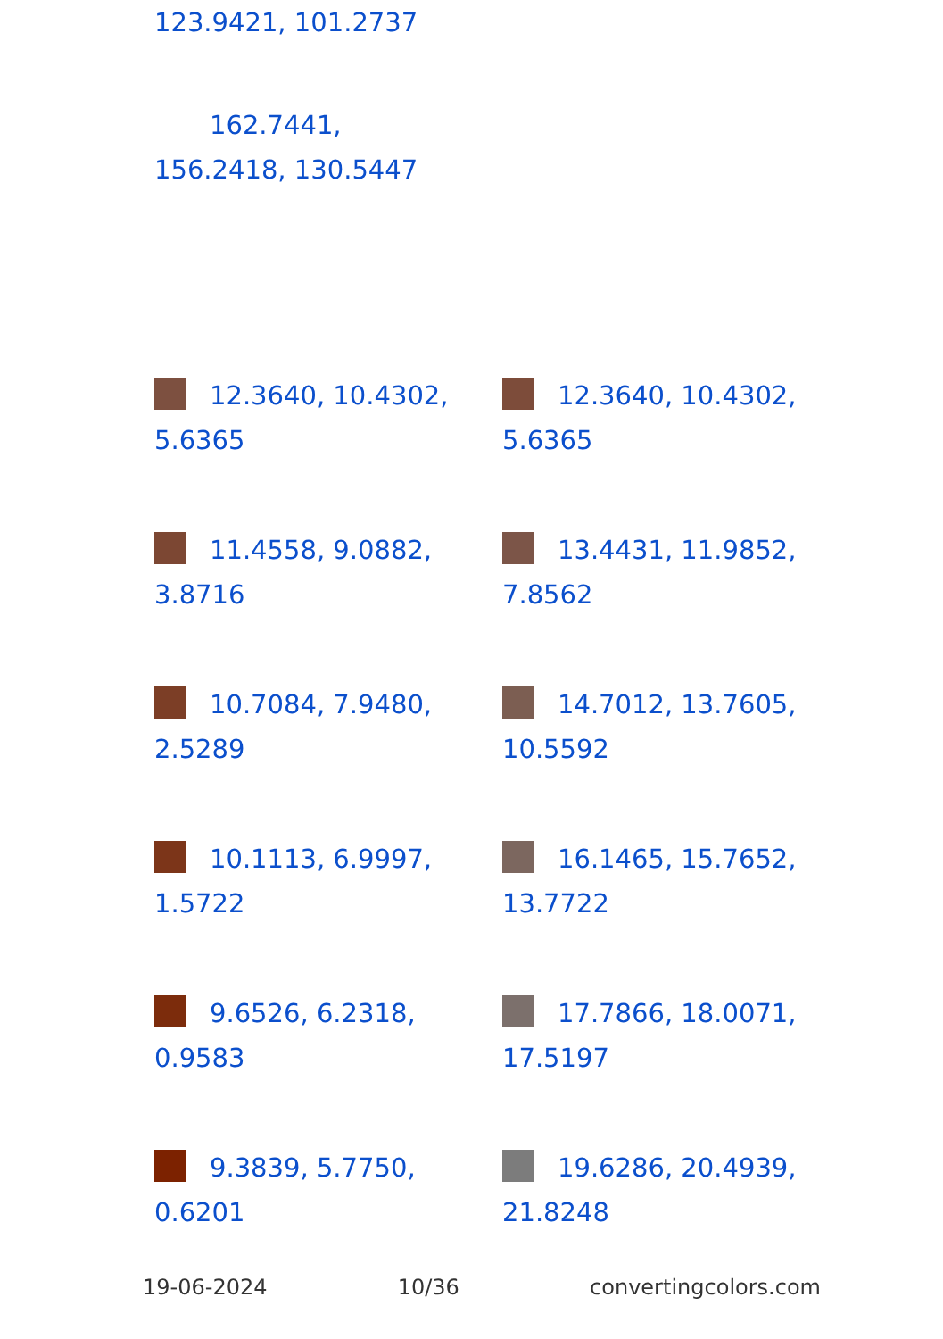123.9421, 101.2737
162.7441,
156.2418, 130.5447
12.3640, 10.4302, 5.6365
12.3640, 10.4302, 5.6365
11.4558, 9.0882, 3.8716
13.4431, 11.9852, 7.8562
10.7084, 7.9480, 2.5289
14.7012, 13.7605, 10.5592
10.1113, 6.9997, 1.5722
16.1465, 15.7652, 13.7722
9.6526, 6.2318, 0.9583
17.7866, 18.0071, 17.5197
9.3839, 5.7750, 0.6201
19.6286, 20.4939, 21.8248
19-06-2024 10/36 convertingcolors.com